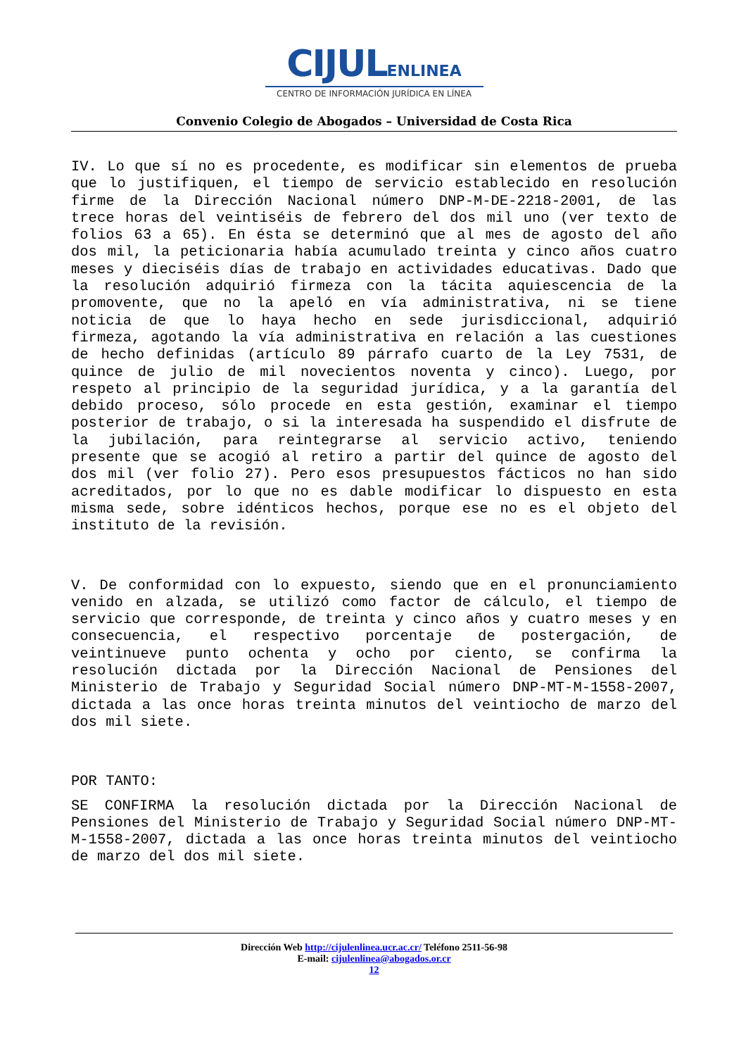CIJULENLINEA
CENTRO DE INFORMACIÓN JURÍDICA EN LÍNEA
Convenio Colegio de Abogados – Universidad de Costa Rica
IV. Lo que sí no es procedente, es modificar sin elementos de prueba que lo justifiquen, el tiempo de servicio establecido en resolución firme de la Dirección Nacional número DNP-M-DE-2218-2001, de las trece horas del veintiséis de febrero del dos mil uno (ver texto de folios 63 a 65). En ésta se determinó que al mes de agosto del año dos mil, la peticionaria había acumulado treinta y cinco años cuatro meses y dieciséis días de trabajo en actividades educativas. Dado que la resolución adquirió firmeza con la tácita aquiescencia de la promovente, que no la apeló en vía administrativa, ni se tiene noticia de que lo haya hecho en sede jurisdiccional, adquirió firmeza, agotando la vía administrativa en relación a las cuestiones de hecho definidas (artículo 89 párrafo cuarto de la Ley 7531, de quince de julio de mil novecientos noventa y cinco). Luego, por respeto al principio de la seguridad jurídica, y a la garantía del debido proceso, sólo procede en esta gestión, examinar el tiempo posterior de trabajo, o si la interesada ha suspendido el disfrute de la jubilación, para reintegrarse al servicio activo, teniendo presente que se acogió al retiro a partir del quince de agosto del dos mil (ver folio 27). Pero esos presupuestos fácticos no han sido acreditados, por lo que no es dable modificar lo dispuesto en esta misma sede, sobre idénticos hechos, porque ese no es el objeto del instituto de la revisión.
V. De conformidad con lo expuesto, siendo que en el pronunciamiento venido en alzada, se utilizó como factor de cálculo, el tiempo de servicio que corresponde, de treinta y cinco años y cuatro meses y en consecuencia, el respectivo porcentaje de postergación, de veintinueve punto ochenta y ocho por ciento, se confirma la resolución dictada por la Dirección Nacional de Pensiones del Ministerio de Trabajo y Seguridad Social número DNP-MT-M-1558-2007, dictada a las once horas treinta minutos del veintiocho de marzo del dos mil siete.
POR TANTO:
SE CONFIRMA la resolución dictada por la Dirección Nacional de Pensiones del Ministerio de Trabajo y Seguridad Social número DNP-MT-M-1558-2007, dictada a las once horas treinta minutos del veintiocho de marzo del dos mil siete.
Dirección Web http://cijulenlinea.ucr.ac.cr/ Teléfono 2511-56-98
E-mail: cijulenlinea@abogados.or.cr
12